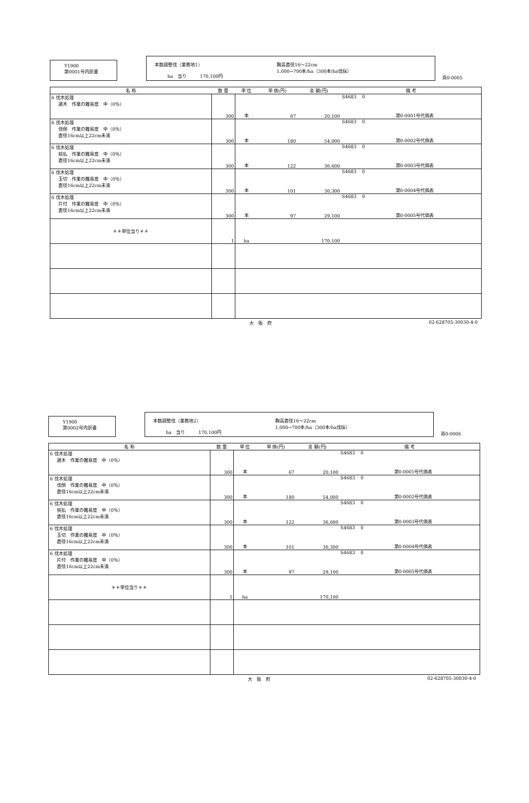Y1900
第0001号内訳書
本数調整伐（業務地1）
ha　当り　　　170,100円
胸高直径16～22cm
1,000→700本/ha（300本/ha伐採）
頁0-0005
| 名 称 | 数 量 | 単 位 | 単 価(円) | 金 額(円) | 備 考 | |
| --- | --- | --- | --- | --- | --- | --- |
| 6 伐木処理 選木 作業の難易度 中（0％） | 300 | 本 | 67 | 20,100 | S4683 0 | 第0-0001号代価表 |
| 6 伐木処理 伐倒 作業の難易度 中（0％） 直径16cm以上22cm未満 | 300 | 本 | 180 | 54,000 | S4683 0 | 第0-0002号代価表 |
| 6 伐木処理 枝払 作業の難易度 中（0％） 直径16cm以上22cm未満 | 300 | 本 | 122 | 36,600 | S4683 0 | 第0-0003号代価表 |
| 6 伐木処理 玉切 作業の難易度 中（0％） 直径16cm以上22cm未満 | 300 | 本 | 101 | 30,300 | S4683 0 | 第0-0004号代価表 |
| 6 伐木処理 片付 作業の難易度 中（0％） 直径16cm以上22cm未満 | 300 | 本 | 97 | 29,100 | S4683 0 | 第0-0005号代価表 |
| ＊＊単位当り＊＊ | 1 | ha | | 170,100 | | |
大　阪　府 02-628705-30030-4-0
Y1900
第0002号内訳書
本数調整伐（業務地2）
ha　当り　　　170,100円
胸高直径16～22cm
1,000→700本/ha（300本/ha伐採）
頁0-0006
| 名 称 | 数 量 | 単 位 | 単 価(円) | 金 額(円) | 備 考 | |
| --- | --- | --- | --- | --- | --- | --- |
| 6 伐木処理 選木 作業の難易度 中（0％） | 300 | 本 | 67 | 20,100 | S4683 0 | 第0-0001号代価表 |
| 6 伐木処理 伐倒 作業の難易度 中（0％） 直径16cm以上22cm未満 | 300 | 本 | 180 | 54,000 | S4683 0 | 第0-0002号代価表 |
| 6 伐木処理 枝払 作業の難易度 中（0％） 直径16cm以上22cm未満 | 300 | 本 | 122 | 36,600 | S4683 0 | 第0-0003号代価表 |
| 6 伐木処理 玉切 作業の難易度 中（0％） 直径16cm以上22cm未満 | 300 | 本 | 101 | 30,300 | S4683 0 | 第0-0004号代価表 |
| 6 伐木処理 片付 作業の難易度 中（0％） 直径16cm以上22cm未満 | 300 | 本 | 97 | 29,100 | S4683 0 | 第0-0005号代価表 |
| ＊＊単位当り＊＊ | 1 | ha | | 170,100 | | |
大　阪　府 02-628705-30030-4-0